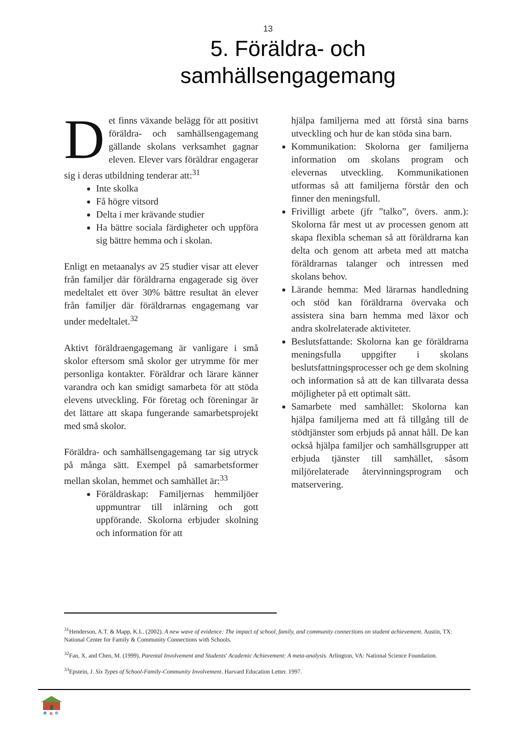13
5. Föräldra- och
samhällsengagemang
Det finns växande belägg för att positivt föräldra- och samhällsengagemang gällande skolans verksamhet gagnar eleven. Elever vars föräldrar engagerar sig i deras utbildning tenderar att:<sup>31</sup>
Inte skolka
Få högre vitsord
Delta i mer krävande studier
Ha bättre sociala färdigheter och uppföra sig bättre hemma och i skolan.
Enligt en metaanalys av 25 studier visar att elever från familjer där föräldrarna engagerade sig över medeltalet ett över 30% bättre resultat än elever från familjer där föräldrarnas engagemang var under medeltalet.<sup>32</sup>
Aktivt föräldraengagemang är vanligare i små skolor eftersom små skolor ger utrymme för mer personliga kontakter. Föräldrar och lärare känner varandra och kan smidigt samarbeta för att stöda elevens utveckling. För företag och föreningar är det lättare att skapa fungerande samarbetsprojekt med små skolor.
Föräldra- och samhällsengagemang tar sig utryck på många sätt. Exempel på samarbetsformer mellan skolan, hemmet och samhället är:<sup>33</sup>
Föräldraskap: Familjernas hemmiljöer uppmuntrar till inlärning och gott uppförande. Skolorna erbjuder skolning och information för att
hjälpa familjerna med att förstå sina barns utveckling och hur de kan stöda sina barn.
Kommunikation: Skolorna ger familjerna information om skolans program och elevernas utveckling. Kommunikationen utformas så att familjerna förstår den och finner den meningsfull.
Frivilligt arbete (jfr ”talko”, övers. anm.): Skolorna får mest ut av processen genom att skapa flexibla scheman så att föräldrarna kan delta och genom att arbeta med att matcha föräldrarnas talanger och intressen med skolans behov.
Lärande hemma: Med lärarnas handledning och stöd kan föräldrarna övervaka och assistera sina barn hemma med läxor och andra skolrelaterade aktiviteter.
Beslutsfattande: Skolorna kan ge föräldrarna meningsfulla uppgifter i skolans beslutsfattningsprocesser och ge dem skolning och information så att de kan tillvarata dessa möjligheter på ett optimalt sätt.
Samarbete med samhället: Skolorna kan hjälpa familjerna med att få tillgång till de stödtjänster som erbjuds på annat håll. De kan också hjälpa familjer och samhällsgrupper att erbjuda tjänster till samhället, såsom miljörelaterade återvinningsprogram och matservering.
<sup>31</sup> Henderson, A.T. & Mapp, K.L. (2002). A new wave of evidence: The impact of school, family, and community connections on student achievement. Austin, TX: National Center for Family & Community Connections with Schools.
<sup>32</sup> Fan, X. and Chen, M. (1999). Parental Involvement and Students' Academic Achievement: A meta-analysis. Arlington, VA: National Science Foundation.
<sup>33</sup> Epstein, J. Six Types of School-Family-Community Involvement. Harvard Education Letter. 1997.